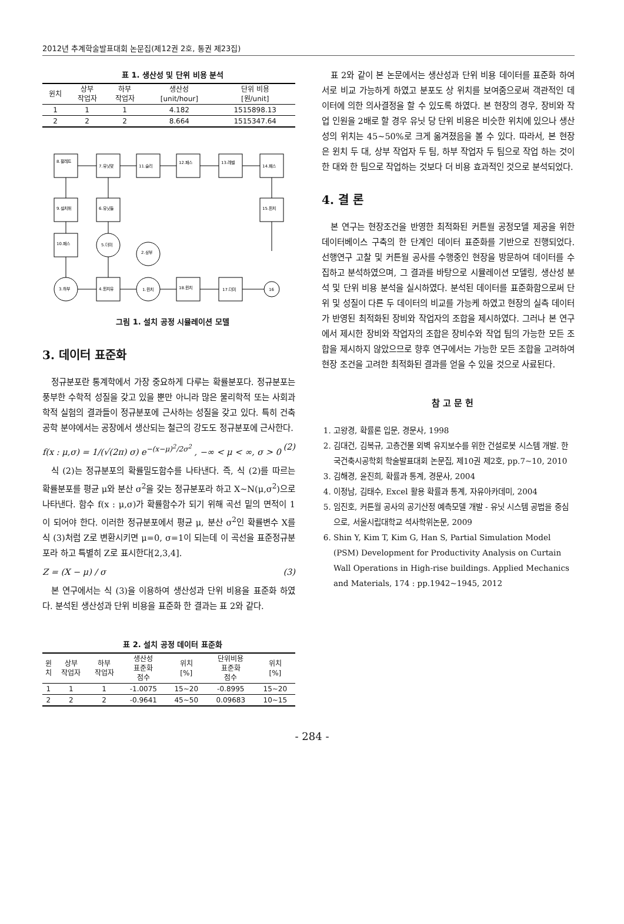2012년 추계학술발표대회 논문집(제12권 2호, 통권 제23집)
표 1. 생산성 및 단위 비용 분석
| 윈치 | 상부 작업자 | 하부 작업자 | 생산성 [unit/hour] | 단위 비용 [원/unit] |
| --- | --- | --- | --- | --- |
| 1 | 1 | 1 | 4.182 | 1515898.13 |
| 2 | 2 | 2 | 8.664 | 1515347.64 |
8.팔레트
7.유닛맞
11.슬리
12.패스
13.레벨
14.패스
9.설치위
6.유닛들
15.윈치
10.패스
5.더미
2.상부
3.하부
4.윈치유
1.윈치
18.윈치
17.더미
16
그림 1. 설치 공정 시뮬레이션 모델
3. 데이터 표준화
정규분포란 통계학에서 가장 중요하게 다루는 확률분포다. 정규분포는 풍부한 수학적 성질을 갖고 있을 뿐만 아니라 많은 물리학적 또는 사회과학적 실험의 결과들이 정규분포에 근사하는 성질을 갖고 있다. 특히 건축공학 분야에서는 공장에서 생산되는 철근의 강도도 정규분포에 근사한다.
f(x : μ,σ) = 1/(√(2π) σ) e<sup>−(x−μ)<sup>2</sup>/2σ<sup>2</sup></sup> , −∞ < μ < ∞, σ > 0 (2)
식 (2)는 정규분포의 확률밀도함수를 나타낸다. 즉, 식 (2)를 따르는 확률분포를 평균 μ와 분산 σ<sup>2</sup>을 갖는 정규분포라 하고 X~N(μ,σ<sup>2</sup>)으로 나타낸다. 함수 f(x : μ,σ)가 확률함수가 되기 위해 곡선 밑의 면적이 1이 되어야 한다. 이러한 정규분포에서 평균 μ, 분산 σ<sup>2</sup>인 확률변수 X를 식 (3)처럼 Z로 변환시키면 μ=0, σ=1이 되는데 이 곡선을 표준정규분포라 하고 특별히 Z로 표시한다[2,3,4].
Z = (X − μ) / σ (3)
본 연구에서는 식 (3)을 이용하여 생산성과 단위 비용을 표준화 하였다. 분석된 생산성과 단위 비용을 표준화 한 결과는 표 2와 같다.
표 2. 설치 공정 데이터 표준화
| 윈 치 | 상부 작업자 | 하부 작업자 | 생산성 표준화 점수 | 위치 [%] | 단위비용 표준화 점수 | 위치 [%] |
| --- | --- | --- | --- | --- | --- | --- |
| 1 | 1 | 1 | -1.0075 | 15~20 | -0.8995 | 15~20 |
| 2 | 2 | 2 | -0.9641 | 45~50 | 0.09683 | 10~15 |
표 2와 같이 본 논문에서는 생산성과 단위 비용 데이터를 표준화 하여 서로 비교 가능하게 하였고 분포도 상 위치를 보여줌으로써 객관적인 데이터에 의한 의사결정을 할 수 있도록 하였다. 본 현장의 경우, 장비와 작업 인원을 2배로 할 경우 유닛 당 단위 비용은 비슷한 위치에 있으나 생산성의 위치는 45~50%로 크게 옮겨졌음을 볼 수 있다. 따라서, 본 현장은 윈치 두 대, 상부 작업자 두 팀, 하부 작업자 두 팀으로 작업 하는 것이 한 대와 한 팀으로 작업하는 것보다 더 비용 효과적인 것으로 분석되었다.
4. 결 론
본 연구는 현장조건을 반영한 최적화된 커튼월 공정모델 제공을 위한 데이터베이스 구축의 한 단계인 데이터 표준화를 기반으로 진행되었다. 선행연구 고찰 및 커튼월 공사를 수행중인 현장을 방문하여 데이터를 수집하고 분석하였으며, 그 결과를 바탕으로 시뮬레이션 모델링, 생산성 분석 및 단위 비용 분석을 실시하였다. 분석된 데이터를 표준화함으로써 단위 및 성질이 다른 두 데이터의 비교를 가능케 하였고 현장의 실측 데이터가 반영된 최적화된 장비와 작업자의 조합을 제시하였다. 그러나 본 연구에서 제시한 장비와 작업자의 조합은 장비수와 작업 팀의 가능한 모든 조합을 제시하지 않았으므로 향후 연구에서는 가능한 모든 조합을 고려하여 현장 조건을 고려한 최적화된 결과를 얻을 수 있을 것으로 사료된다.
참 고 문 헌
1. 고왕경, 확률론 입문, 경문사, 1998
2. 김대건, 김복규, 고층건물 외벽 유지보수를 위한 건설로봇 시스템 개발. 한국건축시공학회 학술발표대회 논문집, 제10권 제2호, pp.7~10, 2010
3. 김해경, 윤진희, 확률과 통계, 경문사, 2004
4. 이정남, 김태수, Excel 활용 확률과 통계, 자유아카데미, 2004
5. 임진호, 커튼월 공사의 공기산정 예측모델 개발 - 유닛 시스템 공법을 중심으로, 서울시립대학교 석사학위논문, 2009
6. Shin Y, Kim T, Kim G, Han S, Partial Simulation Model (PSM) Development for Productivity Analysis on Curtain Wall Operations in High-rise buildings. Applied Mechanics and Materials, 174 : pp.1942~1945, 2012
- 284 -